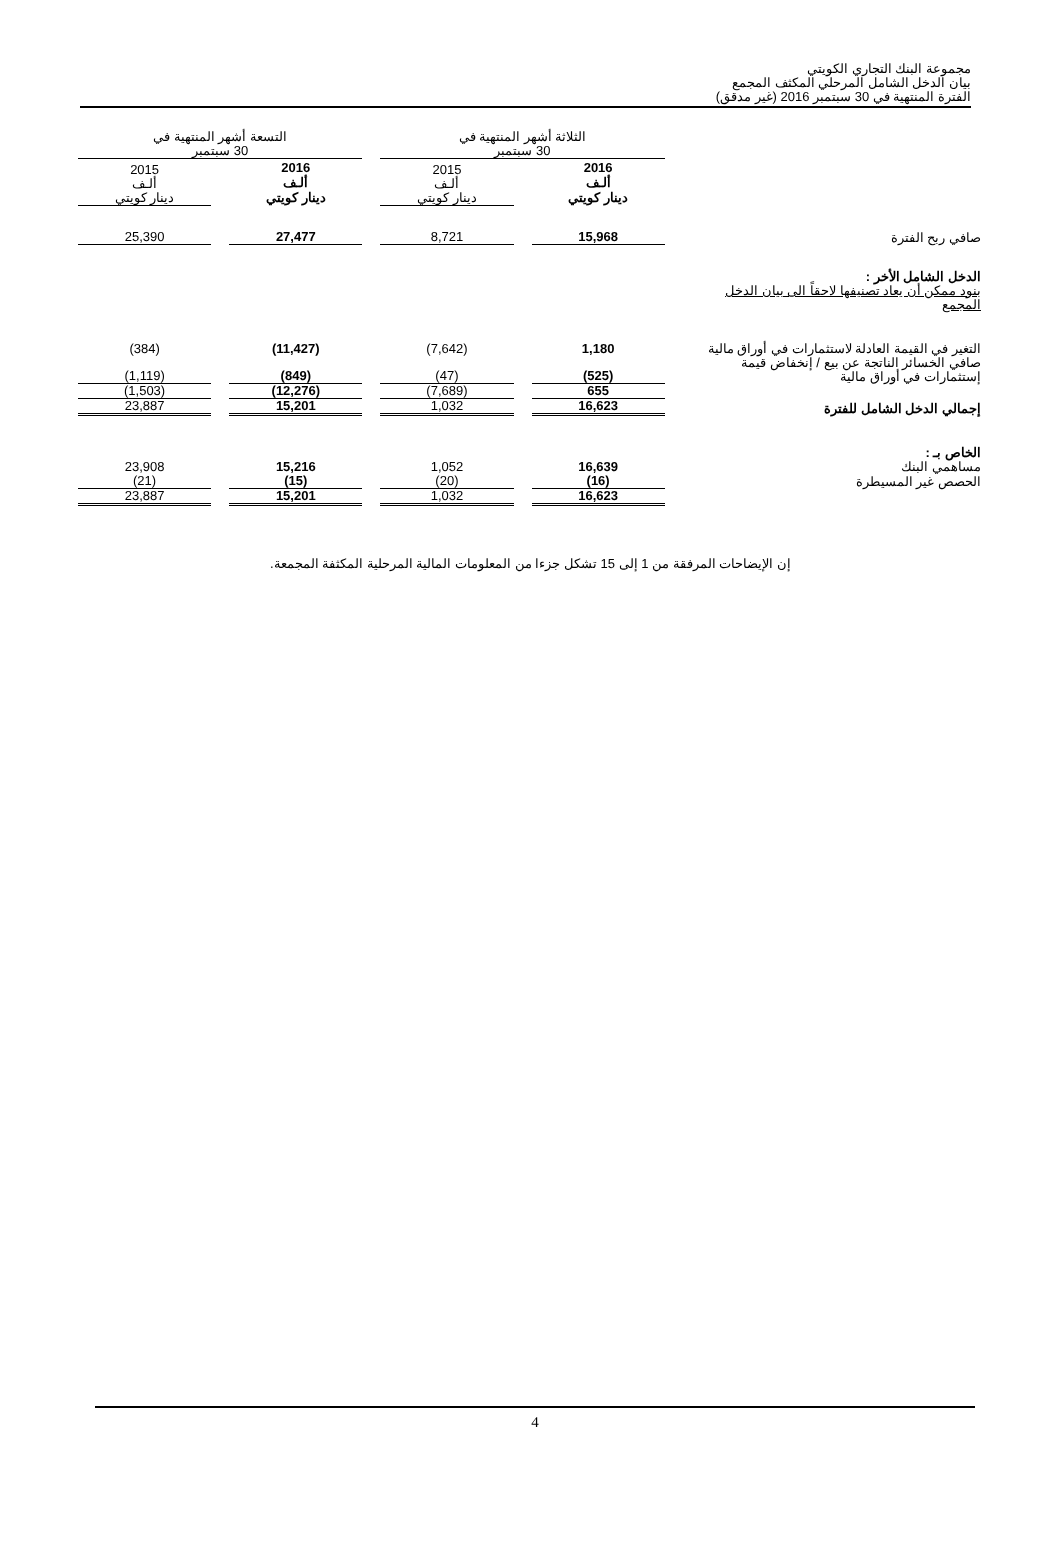مجموعة البنك التجاري الكويتي
بيان الدخل الشامل المرحلي المكثف المجمع
الفترة المنتهية في 30 سبتمبر 2016 (غير مدقق)
| | الثلاثة أشهر المنتهية في 30 سبتمبر | | التسعة أشهر المنتهية في 30 سبتمبر | |
| | 2016 ألـف دينار كويتي | 2015 ألـف دينار كويتي | 2016 ألـف دينار كويتي | 2015 ألـف دينار كويتي |
| صافي ربح الفترة | 15,968 | 8,721 | 27,477 | 25,390 |
| الدخل الشامل الأخر : بنود ممكن أن يعاد تصنيفها لاحقاً الى بيان الدخل المجمع | | | | |
| التغير في القيمة العادلة لاستثمارات في أوراق مالية | 1,180 | (7,642) | (11,427) | (384) |
| صافي الخسائر الناتجة عن بيع / إنخفاض قيمة إستثمارات في أوراق مالية | (525) | (47) | (849) | (1,119) |
| | 655 | (7,689) | (12,276) | (1,503) |
| إجمالي الدخل الشامل للفترة | 16,623 | 1,032 | 15,201 | 23,887 |
| الخاص بـ : مساهمي البنك | 16,639 | 1,052 | 15,216 | 23,908 |
| الحصص غير المسيطرة | (16) | (20) | (15) | (21) |
| | 16,623 | 1,032 | 15,201 | 23,887 |
إن الإيضاحات المرفقة من 1 إلى 15 تشكل جزءا من المعلومات المالية المرحلية المكثفة المجمعة.
4